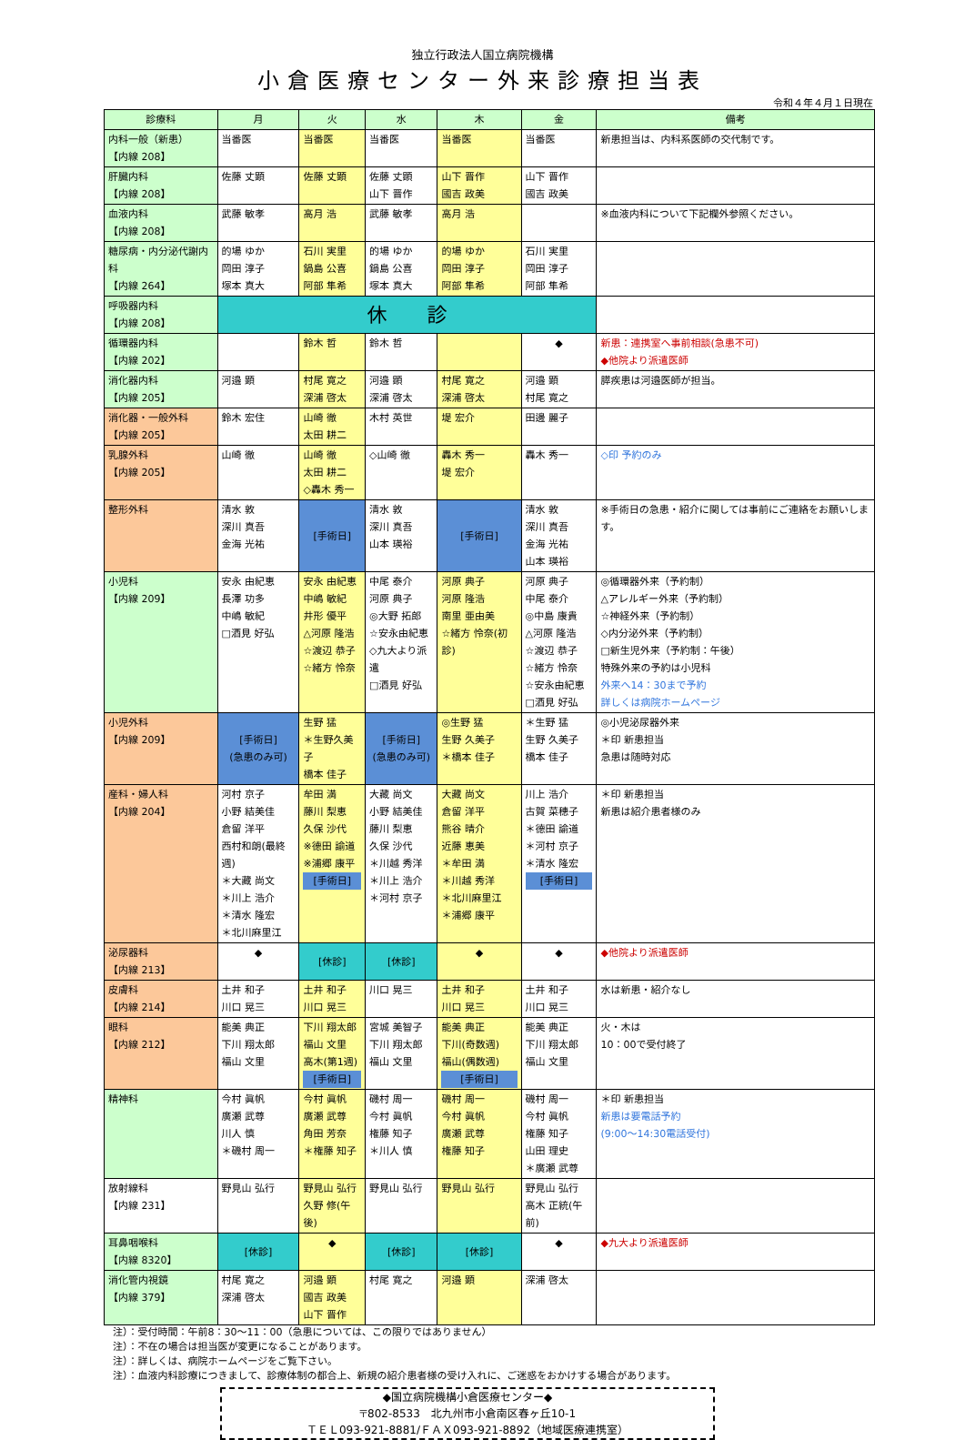独立行政法人国立病院機構
小倉医療センター外来診療担当表
令和４年４月１日現在
| 診療科 | 月 | 火 | 水 | 木 | 金 | 備考 |
| --- | --- | --- | --- | --- | --- | --- |
| 内科一般（新患） 【内線 208】 | 当番医 | 当番医 | 当番医 | 当番医 | 当番医 | 新患担当は、内科系医師の交代制です。 |
| 肝臓内科 【内線 208】 | 佐藤 丈顕 | 佐藤 丈顕 | 佐藤 丈顕 山下 晋作 | 山下 晋作 國吉 政美 | 山下 晋作 國吉 政美 | |
| 血液内科 【内線 208】 | 武藤 敏孝 | 高月 浩 | 武藤 敏孝 | 高月 浩 | | ※血液内科について下記欄外参照ください。 |
| 糖尿病・内分泌代謝内科 【内線 264】 | 的場 ゆか 岡田 淳子 塚本 真大 | 石川 実里 鍋島 公喜 阿部 隼希 | 的場 ゆか 鍋島 公喜 塚本 真大 | 的場 ゆか 岡田 淳子 阿部 隼希 | 石川 実里 岡田 淳子 阿部 隼希 | |
| 呼吸器内科 【内線 208】 | 休 診 | | | | | |
| 循環器内科 【内線 202】 | | 鈴木 哲 | 鈴木 哲 | | ◆ | 新患：連携室へ事前相談(急患不可) ◆他院より派遣医師 |
| 消化器内科 【内線 205】 | 河邉 顕 | 村尾 寛之 深浦 啓太 | 河邉 顕 深浦 啓太 | 村尾 寛之 深浦 啓太 | 河邉 顕 村尾 寛之 | 膵疾患は河邉医師が担当。 |
| 消化器・一般外科 【内線 205】 | 鈴木 宏住 | 山崎 徹 太田 耕二 | 木村 英世 | 堤 宏介 | 田邊 麗子 | |
| 乳腺外科 【内線 205】 | 山崎 徹 | 山崎 徹 太田 耕二 ◇轟木 秀一 | ◇山崎 徹 | 轟木 秀一 堤 宏介 | 轟木 秀一 | ◇印 予約のみ |
| 整形外科 | 清水 敦 深川 真吾 金海 光祐 | [手術日] | 清水 敦 深川 真吾 山本 瑛裕 | [手術日] | 清水 敦 深川 真吾 金海 光祐 山本 瑛裕 | ※手術日の急患・紹介に関しては事前にご連絡をお願いします。 |
| 小児科 【内線 209】 | 安永 由紀恵 長澤 功多 中嶋 敏紀 □酒見 好弘 | 安永 由紀恵 中嶋 敏紀 井形 優平 △河原 隆浩 ☆渡辺 恭子 ☆緒方 怜奈 | 中尾 泰介 河原 典子 ◎大野 拓郎 ☆安永由紀恵 ◇九大より派遣 □酒見 好弘 | 河原 典子 河原 隆浩 南里 亜由美 ☆緒方 怜奈(初診) | 河原 典子 中尾 泰介 ◎中島 康貴 △河原 隆浩 ☆渡辺 恭子 ☆緒方 怜奈 ☆安永由紀恵 □酒見 好弘 | ◎循環器外来（予約制） △アレルギー外来（予約制） ☆神経外来（予約制） ◇内分泌外来（予約制） □新生児外来（予約制：午後） 特殊外来の予約は小児科 外来へ14：30まで予約 詳しくは病院ホームページ |
| 小児外科 【内線 209】 | [手術日] (急患のみ可) | 生野 猛 ＊生野久美子 橋本 佳子 | [手術日] (急患のみ可) | ◎生野 猛 生野 久美子 ＊橋本 佳子 | ＊生野 猛 生野 久美子 橋本 佳子 | ◎小児泌尿器外来 ＊印 新患担当 急患は随時対応 |
| 産科・婦人科 【内線 204】 | 河村 京子 小野 結美佳 倉留 洋平 西村和朗(最終週) ＊大藏 尚文 ＊川上 浩介 ＊清水 隆宏 ＊北川麻里江 | 牟田 満 藤川 梨恵 久保 沙代 ※德田 諭道 ※浦郷 康平 [手術日] | 大藏 尚文 小野 結美佳 藤川 梨恵 久保 沙代 ＊川越 秀洋 ＊川上 浩介 ＊河村 京子 | 大藏 尚文 倉留 洋平 熊谷 晴介 近藤 恵美 ＊牟田 満 ＊川越 秀洋 ＊北川麻里江 ＊浦郷 康平 | 川上 浩介 古賀 菜穂子 ＊德田 諭道 ＊河村 京子 ＊清水 隆宏 [手術日] | ＊印 新患担当 新患は紹介患者様のみ |
| 泌尿器科 【内線 213】 | ◆ | [休診] | [休診] | ◆ | ◆ | ◆他院より派遣医師 |
| 皮膚科 【内線 214】 | 土井 和子 川口 晃三 | 土井 和子 川口 晃三 | 川口 晃三 | 土井 和子 川口 晃三 | 土井 和子 川口 晃三 | 水は新患・紹介なし |
| 眼科 【内線 212】 | 能美 典正 下川 翔太郎 福山 文里 | 下川 翔太郎 福山 文里 高木(第1週) [手術日] | 宮城 美智子 下川 翔太郎 福山 文里 | 能美 典正 下川(奇数週) 福山(偶数週) [手術日] | 能美 典正 下川 翔太郎 福山 文里 | 火・木は 10：00で受付終了 |
| 精神科 | 今村 眞帆 廣瀬 武尊 川人 慎 ＊磯村 周一 | 今村 眞帆 廣瀬 武尊 角田 芳奈 ＊権藤 知子 | 磯村 周一 今村 眞帆 権藤 知子 ＊川人 慎 | 磯村 周一 今村 眞帆 廣瀬 武尊 権藤 知子 | 磯村 周一 今村 眞帆 権藤 知子 山田 理史 ＊廣瀬 武尊 | ＊印 新患担当 新患は要電話予約 (9:00～14:30電話受付) |
| 放射線科 【内線 231】 | 野見山 弘行 | 野見山 弘行 久野 修(午後) | 野見山 弘行 | 野見山 弘行 | 野見山 弘行 高木 正統(午前) | |
| 耳鼻咽喉科 【内線 8320】 | [休診] | ◆ | [休診] | [休診] | ◆ | ◆九大より派遣医師 |
| 消化管内視鏡 【内線 379】 | 村尾 寛之 深浦 啓太 | 河邉 顕 國吉 政美 山下 晋作 | 村尾 寛之 | 河邉 顕 | 深浦 啓太 | |
注）：受付時間：午前8：30～11：00（急患については、この限りではありません）
注）：不在の場合は担当医が変更になることがあります。
注）：詳しくは、病院ホームページをご覧下さい。
注）：血液内科診療につきまして、診療体制の都合上、新規の紹介患者様の受け入れに、ご迷惑をおかけする場合があります。
◆国立病院機構小倉医療センター◆
〒802-8533　北九州市小倉南区春ヶ丘10-1
ＴＥＬ093-921-8881/ＦＡＸ093-921-8892（地域医療連携室）